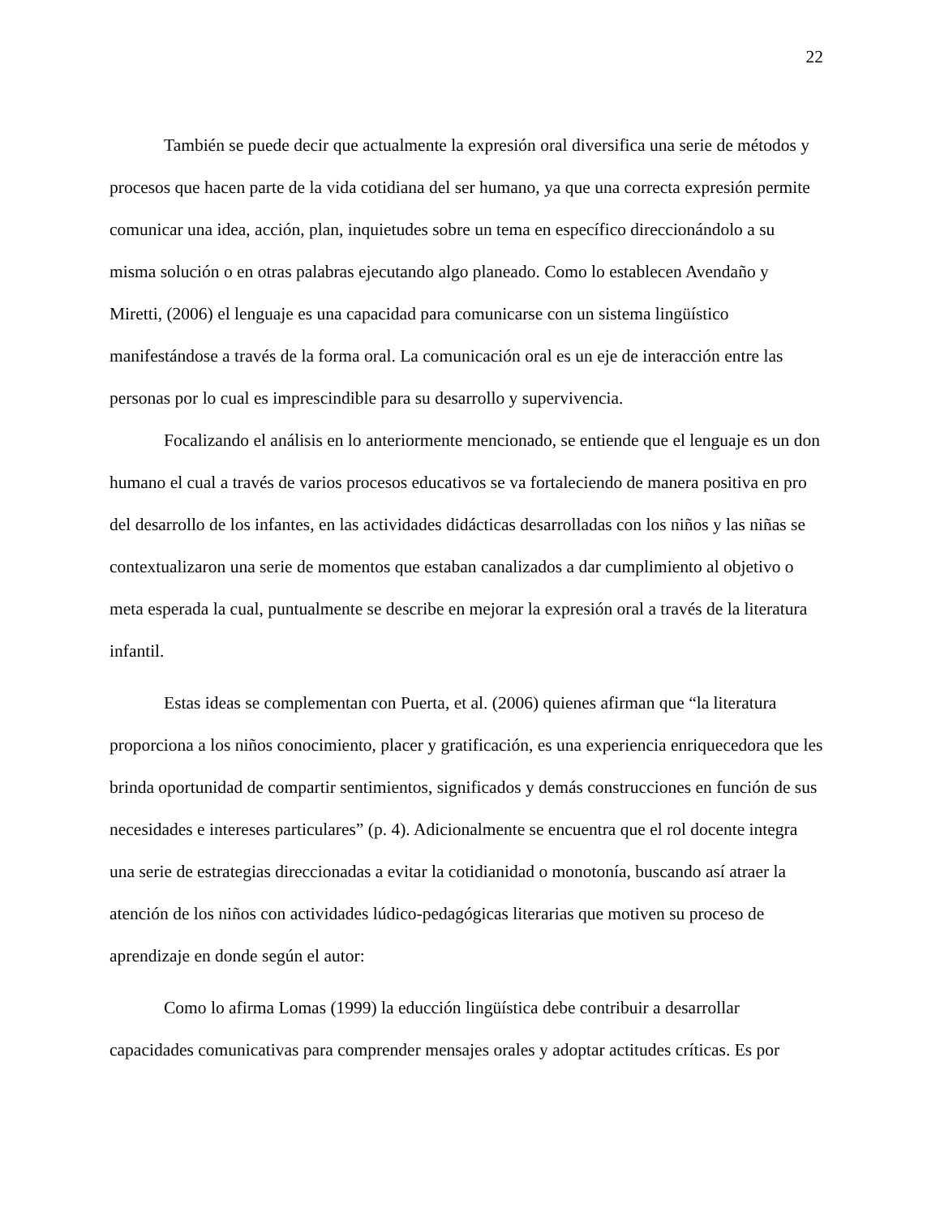22
También se puede decir que actualmente la expresión oral diversifica una serie de métodos y procesos que hacen parte de la vida cotidiana del ser humano, ya que una correcta expresión permite comunicar una idea, acción, plan, inquietudes sobre un tema en específico direccionándolo a su misma solución o en otras palabras ejecutando algo planeado. Como lo establecen Avendaño y Miretti, (2006) el lenguaje es una capacidad para comunicarse con un sistema lingüístico manifestándose a través de la forma oral. La comunicación oral es un eje de interacción entre las personas por lo cual es imprescindible para su desarrollo y supervivencia.
Focalizando el análisis en lo anteriormente mencionado, se entiende que el lenguaje es un don humano el cual a través de varios procesos educativos se va fortaleciendo de manera positiva en pro del desarrollo de los infantes, en las actividades didácticas desarrolladas con los niños y las niñas se contextualizaron una serie de momentos que estaban canalizados a dar cumplimiento al objetivo o meta esperada la cual, puntualmente se describe en mejorar la expresión oral a través de la literatura infantil.
Estas ideas se complementan con Puerta, et al. (2006) quienes afirman que “la literatura proporciona a los niños conocimiento, placer y gratificación, es una experiencia enriquecedora que les brinda oportunidad de compartir sentimientos, significados y demás construcciones en función de sus necesidades e intereses particulares” (p. 4). Adicionalmente se encuentra que el rol docente integra una serie de estrategias direccionadas a evitar la cotidianidad o monotonía, buscando así atraer la atención de los niños con actividades lúdico-pedagógicas literarias que motiven su proceso de aprendizaje en donde según el autor:
Como lo afirma Lomas (1999) la educción lingüística debe contribuir a desarrollar capacidades comunicativas para comprender mensajes orales y adoptar actitudes críticas. Es por